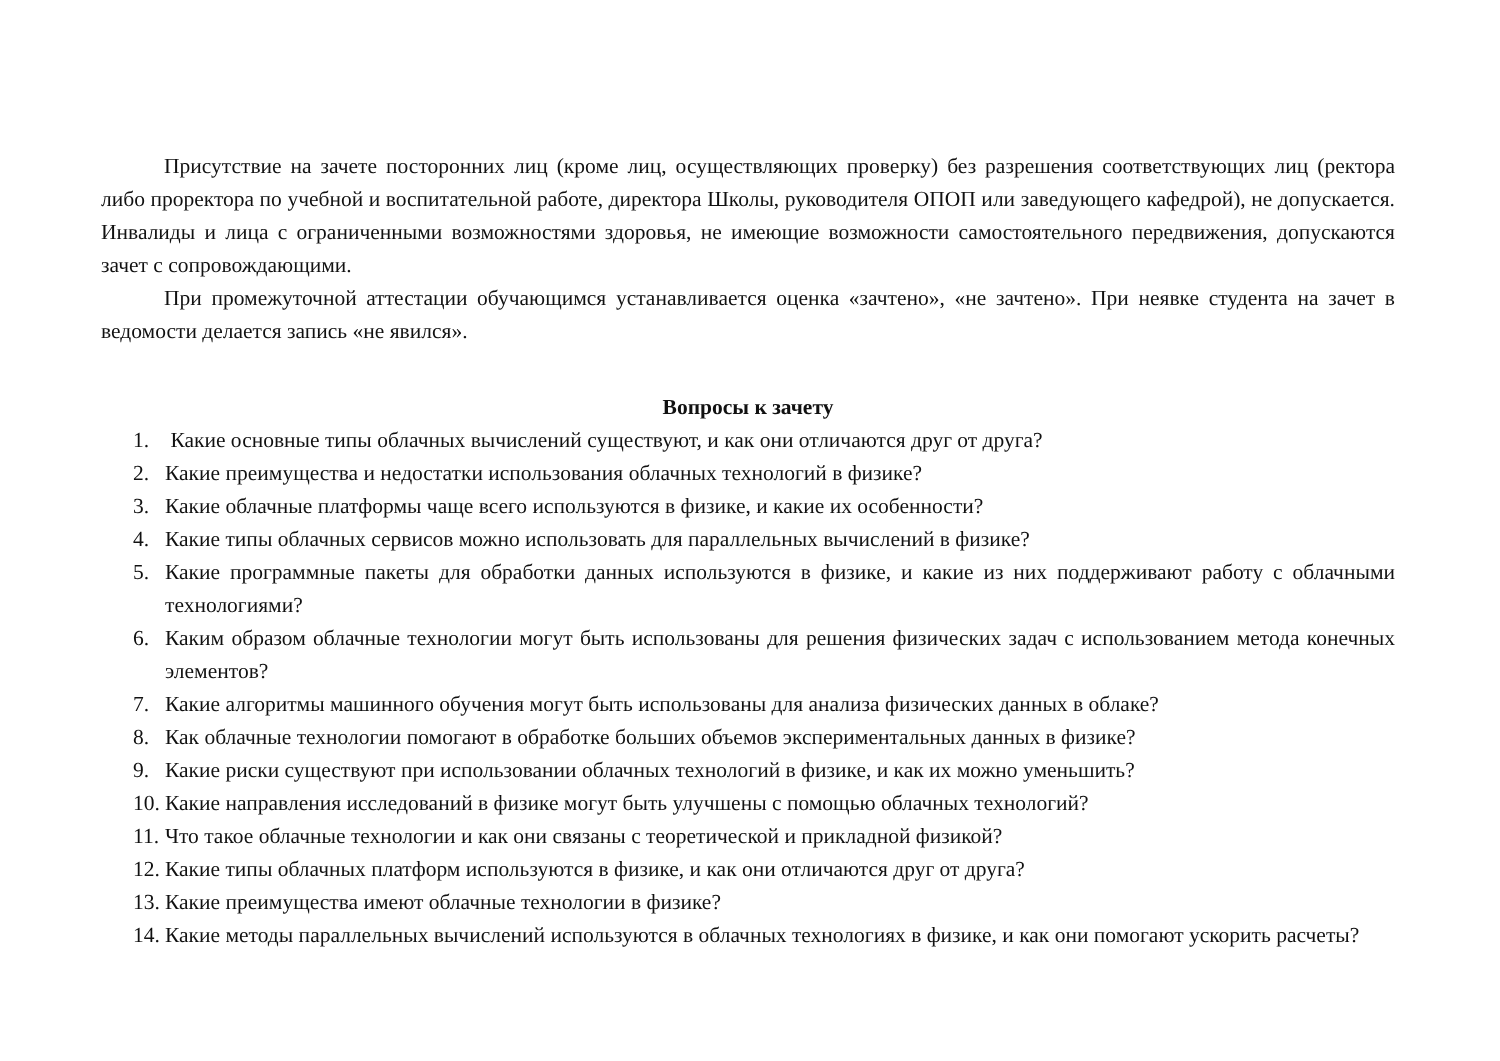Присутствие на зачете посторонних лиц (кроме лиц, осуществляющих проверку) без разрешения соответствующих лиц (ректора либо проректора по учебной и воспитательной работе, директора Школы, руководителя ОПОП или заведующего кафедрой), не допускается. Инвалиды и лица с ограниченными возможностями здоровья, не имеющие возможности самостоятельного передвижения, допускаются зачет с сопровождающими.
При промежуточной аттестации обучающимся устанавливается оценка «зачтено», «не зачтено». При неявке студента на зачет в ведомости делается запись «не явился».
Вопросы к зачету
1. Какие основные типы облачных вычислений существуют, и как они отличаются друг от друга?
2. Какие преимущества и недостатки использования облачных технологий в физике?
3. Какие облачные платформы чаще всего используются в физике, и какие их особенности?
4. Какие типы облачных сервисов можно использовать для параллельных вычислений в физике?
5. Какие программные пакеты для обработки данных используются в физике, и какие из них поддерживают работу с облачными технологиями?
6. Каким образом облачные технологии могут быть использованы для решения физических задач с использованием метода конечных элементов?
7. Какие алгоритмы машинного обучения могут быть использованы для анализа физических данных в облаке?
8. Как облачные технологии помогают в обработке больших объемов экспериментальных данных в физике?
9. Какие риски существуют при использовании облачных технологий в физике, и как их можно уменьшить?
10. Какие направления исследований в физике могут быть улучшены с помощью облачных технологий?
11. Что такое облачные технологии и как они связаны с теоретической и прикладной физикой?
12. Какие типы облачных платформ используются в физике, и как они отличаются друг от друга?
13. Какие преимущества имеют облачные технологии в физике?
14. Какие методы параллельных вычислений используются в облачных технологиях в физике, и как они помогают ускорить расчеты?